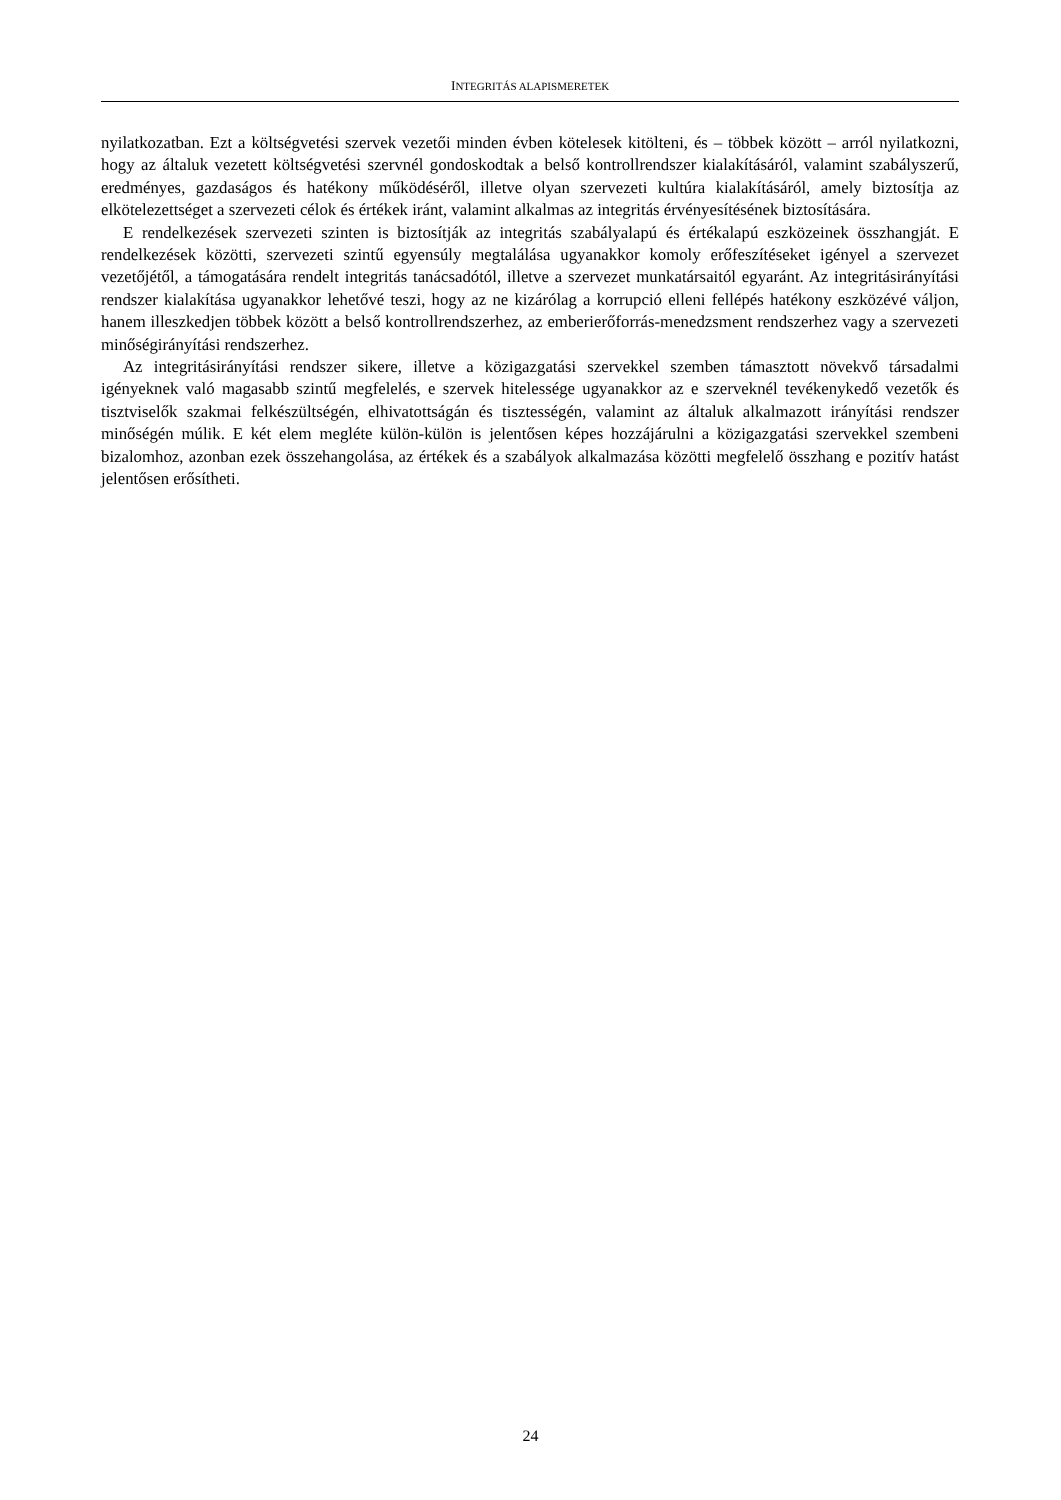INTEGRITÁS ALAPISMERETEK
nyilatkozatban. Ezt a költségvetési szervek vezetői minden évben kötelesek kitölteni, és – többek között – arról nyilatkozni, hogy az általuk vezetett költségvetési szervnél gondoskodtak a belső kontrollrendszer kialakításáról, valamint szabályszerű, eredményes, gazdaságos és hatékony működéséről, illetve olyan szervezeti kultúra kialakításáról, amely biztosítja az elkötelezettséget a szervezeti célok és értékek iránt, valamint alkalmas az integritás érvényesítésének biztosítására.
E rendelkezések szervezeti szinten is biztosítják az integritás szabályalapú és értékalapú eszközeinek összhangját. E rendelkezések közötti, szervezeti szintű egyensúly megtalálása ugyanakkor komoly erőfeszítéseket igényel a szervezet vezetőjétől, a támogatására rendelt integritás tanácsadótól, illetve a szervezet munkatársaitól egyaránt. Az integritásirányítási rendszer kialakítása ugyanakkor lehetővé teszi, hogy az ne kizárólag a korrupció elleni fellépés hatékony eszközévé váljon, hanem illeszkedjen többek között a belső kontrollrendszerhez, az emberierőforrás-menedzsment rendszerhez vagy a szervezeti minőségirányítási rendszerhez.
Az integritásirányítási rendszer sikere, illetve a közigazgatási szervekkel szemben támasztott növekvő társadalmi igényeknek való magasabb szintű megfelelés, e szervek hitelessége ugyanakkor az e szerveknél tevékenykedő vezetők és tisztviselők szakmai felkészültségén, elhivatottságán és tisztességén, valamint az általuk alkalmazott irányítási rendszer minőségén múlik. E két elem megléte külön-külön is jelentősen képes hozzájárulni a közigazgatási szervekkel szembeni bizalomhoz, azonban ezek összehangolása, az értékek és a szabályok alkalmazása közötti megfelelő összhang e pozitív hatást jelentősen erősítheti.
24